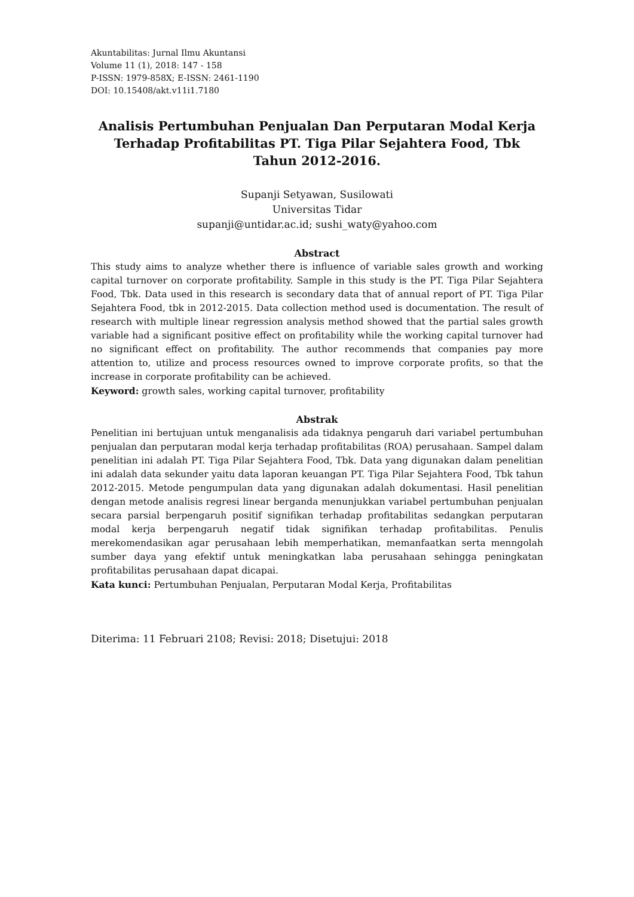Akuntabilitas: Jurnal Ilmu Akuntansi
Volume 11 (1), 2018: 147 - 158
P-ISSN: 1979-858X; E-ISSN: 2461-1190
DOI: 10.15408/akt.v11i1.7180
Analisis Pertumbuhan Penjualan Dan Perputaran Modal Kerja Terhadap Profitabilitas PT. Tiga Pilar Sejahtera Food, Tbk Tahun 2012-2016.
Supanji Setyawan, Susilowati
Universitas Tidar
supanji@untidar.ac.id; sushi_waty@yahoo.com
Abstract
This study aims to analyze whether there is influence of variable sales growth and working capital turnover on corporate profitability. Sample in this study is the PT. Tiga Pilar Sejahtera Food, Tbk. Data used in this research is secondary data that of annual report of PT. Tiga Pilar Sejahtera Food, tbk in 2012-2015. Data collection method used is documentation. The result of research with multiple linear regression analysis method showed that the partial sales growth variable had a significant positive effect on profitability while the working capital turnover had no significant effect on profitability. The author recommends that companies pay more attention to, utilize and process resources owned to improve corporate profits, so that the increase in corporate profitability can be achieved.
Keyword: growth sales, working capital turnover, profitability
Abstrak
Penelitian ini bertujuan untuk menganalisis ada tidaknya pengaruh dari variabel pertumbuhan penjualan dan perputaran modal kerja terhadap profitabilitas (ROA) perusahaan. Sampel dalam penelitian ini adalah PT. Tiga Pilar Sejahtera Food, Tbk. Data yang digunakan dalam penelitian ini adalah data sekunder yaitu data laporan keuangan PT. Tiga Pilar Sejahtera Food, Tbk tahun 2012-2015. Metode pengumpulan data yang digunakan adalah dokumentasi. Hasil penelitian dengan metode analisis regresi linear berganda menunjukkan variabel pertumbuhan penjualan secara parsial berpengaruh positif signifikan terhadap profitabilitas sedangkan perputaran modal kerja berpengaruh negatif tidak signifikan terhadap profitabilitas. Penulis merekomendasikan agar perusahaan lebih memperhatikan, memanfaatkan serta menngolah sumber daya yang efektif untuk meningkatkan laba perusahaan sehingga peningkatan profitabilitas perusahaan dapat dicapai.
Kata kunci: Pertumbuhan Penjualan, Perputaran Modal Kerja, Profitabilitas
Diterima: 11 Februari 2108; Revisi: 2018; Disetujui: 2018